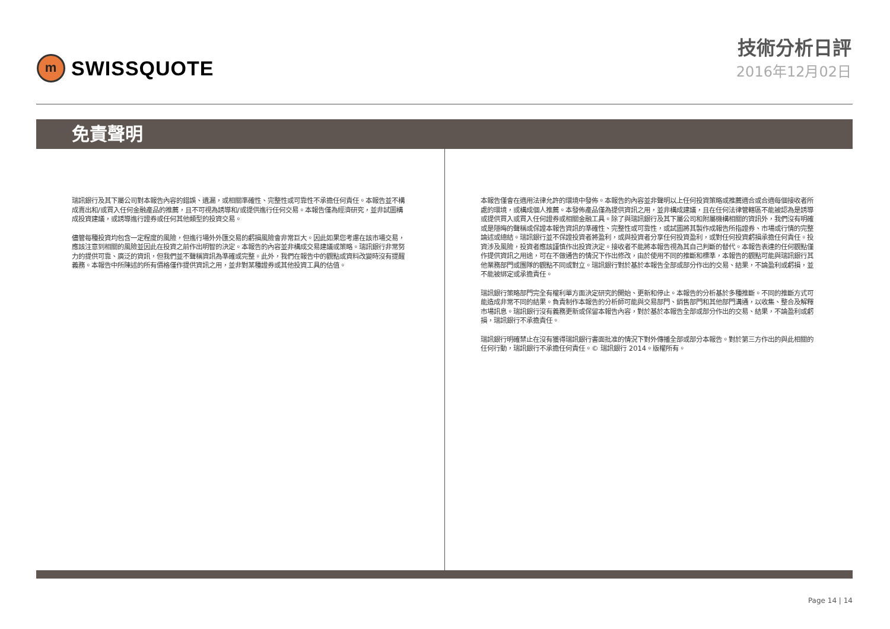m
SWISSQUOTE
技術分析日評
2016年12月02日
免責聲明
瑞訊銀行及其下屬公司對本報告內容的錯誤、遺漏，或相關準確性、完整性或可靠性不承擔任何責任。本報告並不構成賣出和/或買入任何金融產品的推薦，且不可視為誘導和/或提供進行任何交易。本報告僅為經濟研究，並非試圖構成投資建議，或誘導進行證券或任何其他類型的投資交易。
儘管每種投資均包含一定程度的風險，但進行場外外匯交易的虧損風險會非常巨大。因此如果您考慮在該市場交易，應該注意到相關的風險並因此在投資之前作出明智的決定。本報告的內容並非構成交易建議或策略。瑞訊銀行非常努力的提供可靠、廣泛的資訊，但我們並不聲稱資訊為準確或完整。此外，我們在報告中的觀點或資料改變時沒有提醒義務。本報告中所陳述的所有價格僅作提供資訊之用，並非對某種證券或其他投資工具的估值。
本報告僅會在適用法律允許的環境中發佈。本報告的內容並非聲明以上任何投資策略或推薦適合或合適每個接收者所處的環境，或構成個人推薦。本發佈產品僅為提供資訊之用，並非構成建議，且在任何法律管轄區不能被認為是誘導或提供買入或買入任何證券或相關金融工具。除了與瑞訊銀行及其下屬公司和附屬機構相關的資訊外，我們沒有明確或是隱晦的聲稱或保證本報告資訊的準確性、完整性或可靠性，或試圖將其製作成報告所指證券、市場或行情的完整論述或總結。瑞訊銀行並不保證投資者將盈利，或與投資者分享任何投資盈利，或對任何投資虧損承擔任何責任。投資涉及風險，投資者應該謹慎作出投資決定。接收者不能將本報告視為其自己判斷的替代。本報告表達的任何觀點僅作提供資訊之用途，可在不做通告的情況下作出修改，由於使用不同的推斷和標準，本報告的觀點可能與瑞訊銀行其他業務部門或團隊的觀點不同或對立。瑞訊銀行對於基於本報告全部或部分作出的交易、結果，不論盈利或虧損，並不能被綁定或承擔責任。
瑞訊銀行策略部門完全有權利單方面決定研究的開始、更新和停止。本報告的分析基於多種推斷。不同的推斷方式可能造成非常不同的結果。負責制作本報告的分析師可能與交易部門、銷售部門和其他部門溝通，以收集、整合及解釋市場訊息。瑞訊銀行沒有義務更新或保留本報告內容，對於基於本報告全部或部分作出的交易、結果，不論盈利或虧損，瑞訊銀行不承擔責任。
瑞訊銀行明確禁止在沒有獲得瑞訊銀行書面批准的情況下對外傳播全部或部分本報告。對於第三方作出的與此相關的任何行動，瑞訊銀行不承擔任何責任。© 瑞訊銀行 2014。版權所有。
Page 14 | 14